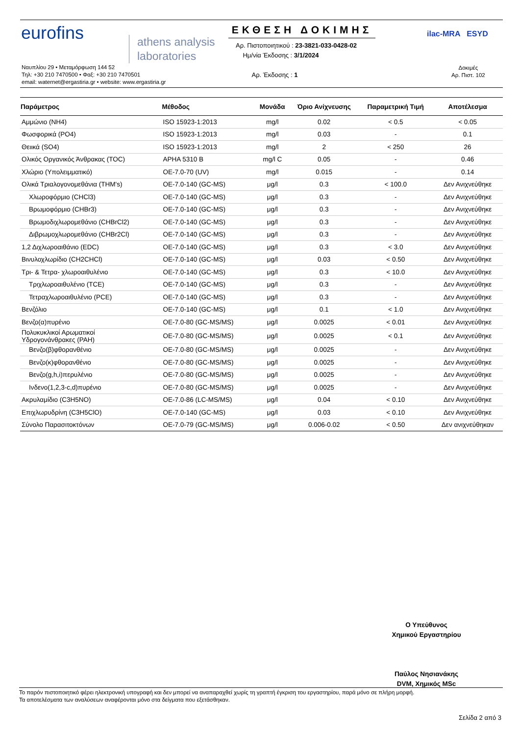eurofins
athens analysis
laboratories
Ναυπλίου 29 • Μεταμόρφωση 144 52
Τηλ: +30 210 7470500 • Φαξ: +30 210 7470501
email: waternet@ergastiria.gr • website: www.ergastiria.gr
ΕΚΘΕΣΗ ΔΟΚΙΜΗΣ
Αρ. Πιστοποιητικού : 23-3821-033-0428-02
Ημ/νία Έκδοσης : 3/1/2024
Αρ. Έκδοσης : 1
ilac-MRA ESYD
Δοκιμές
Αρ. Πιστ. 102
| Παράμετρος | Μέθοδος | Μονάδα | Όριο Ανίχνευσης | Παραμετρική Τιμή | Αποτέλεσμα |
| --- | --- | --- | --- | --- | --- |
| Αμμώνιο (NH4) | ISO 15923-1:2013 | mg/l | 0.02 | < 0.5 | < 0.05 |
| Φωσφορικά (PO4) | ISO 15923-1:2013 | mg/l | 0.03 | - | 0.1 |
| Θειικά (SO4) | ISO 15923-1:2013 | mg/l | 2 | < 250 | 26 |
| Ολικός Οργανικός Άνθρακας (TOC) | APHA 5310 B | mg/l C | 0.05 | - | 0.46 |
| Χλώριο (Υπολειμματικό) | OE-7.0-70 (UV) | mg/l | 0.015 | - | 0.14 |
| Ολικά Τριαλογονομεθάνια (THM's) | OE-7.0-140 (GC-MS) | μg/l | 0.3 | < 100.0 | Δεν Ανιχνεύθηκε |
| Χλωροφόρμιο (CHCl3) | OE-7.0-140 (GC-MS) | μg/l | 0.3 | - | Δεν Ανιχνεύθηκε |
| Βρωμοφόρμιο (CHBr3) | OE-7.0-140 (GC-MS) | μg/l | 0.3 | - | Δεν Ανιχνεύθηκε |
| Βρωμοδιχλωρομεθάνιο (CHBrCl2) | OE-7.0-140 (GC-MS) | μg/l | 0.3 | - | Δεν Ανιχνεύθηκε |
| Διβρωμοχλωρομεθάνιο (CHBr2Cl) | OE-7.0-140 (GC-MS) | μg/l | 0.3 | - | Δεν Ανιχνεύθηκε |
| 1,2 Διχλωροαιθάνιο (EDC) | OE-7.0-140 (GC-MS) | μg/l | 0.3 | < 3.0 | Δεν Ανιχνεύθηκε |
| Βινυλοχλωρίδιο (CH2CHCl) | OE-7.0-140 (GC-MS) | μg/l | 0.03 | < 0.50 | Δεν Ανιχνεύθηκε |
| Τρι- & Τετρα- χλωροαιθυλένιο | OE-7.0-140 (GC-MS) | μg/l | 0.3 | < 10.0 | Δεν Ανιχνεύθηκε |
| Τριχλωροαιθυλένιο (TCE) | OE-7.0-140 (GC-MS) | μg/l | 0.3 | - | Δεν Ανιχνεύθηκε |
| Τετραχλωροαιθυλένιο (PCE) | OE-7.0-140 (GC-MS) | μg/l | 0.3 | - | Δεν Ανιχνεύθηκε |
| Βενζόλιο | OE-7.0-140 (GC-MS) | μg/l | 0.1 | < 1.0 | Δεν Ανιχνεύθηκε |
| Βενζο(α)πυρένιο | OE-7.0-80 (GC-MS/MS) | μg/l | 0.0025 | < 0.01 | Δεν Ανιχνεύθηκε |
| Πολυκυκλικοί Αρωματικοί Υδρογονάνθρακες (PAH) | OE-7.0-80 (GC-MS/MS) | μg/l | 0.0025 | < 0.1 | Δεν Ανιχνεύθηκε |
| Βενζο(β)φθορανθένιο | OE-7.0-80 (GC-MS/MS) | μg/l | 0.0025 | - | Δεν Ανιχνεύθηκε |
| Βενζο(κ)φθορανθένιο | OE-7.0-80 (GC-MS/MS) | μg/l | 0.0025 | - | Δεν Ανιχνεύθηκε |
| Βενζο(g,h,i)περυλένιο | OE-7.0-80 (GC-MS/MS) | μg/l | 0.0025 | - | Δεν Ανιχνεύθηκε |
| Ινδενο(1,2,3-c,d)πυρένιο | OE-7.0-80 (GC-MS/MS) | μg/l | 0.0025 | - | Δεν Ανιχνεύθηκε |
| Ακρυλαμίδιο (C3H5NO) | OE-7.0-86 (LC-MS/MS) | μg/l | 0.04 | < 0.10 | Δεν Ανιχνεύθηκε |
| Επιχλωρυδρίνη (C3H5ClO) | OE-7.0-140 (GC-MS) | μg/l | 0.03 | < 0.10 | Δεν Ανιχνεύθηκε |
| Σύνολο Παρασιτοκτόνων | OE-7.0-79 (GC-MS/MS) | μg/l | 0.006-0.02 | < 0.50 | Δεν ανιχνεύθηκαν |
Ο Υπεύθυνος
Χημικού Εργαστηρίου
Παύλος Νησιανάκης
DVM, Χημικός MSc
Το παρόν πιστοποιητικό φέρει ηλεκτρονική υπογραφή και δεν μπορεί να αναπαραχθεί χωρίς τη γραπτή έγκριση του εργαστηρίου, παρά μόνο σε πλήρη μορφή.
Τα αποτελέσματα των αναλύσεων αναφέρονται μόνο στα δείγματα που εξετάσθηκαν.
Σελίδα 2 από 3